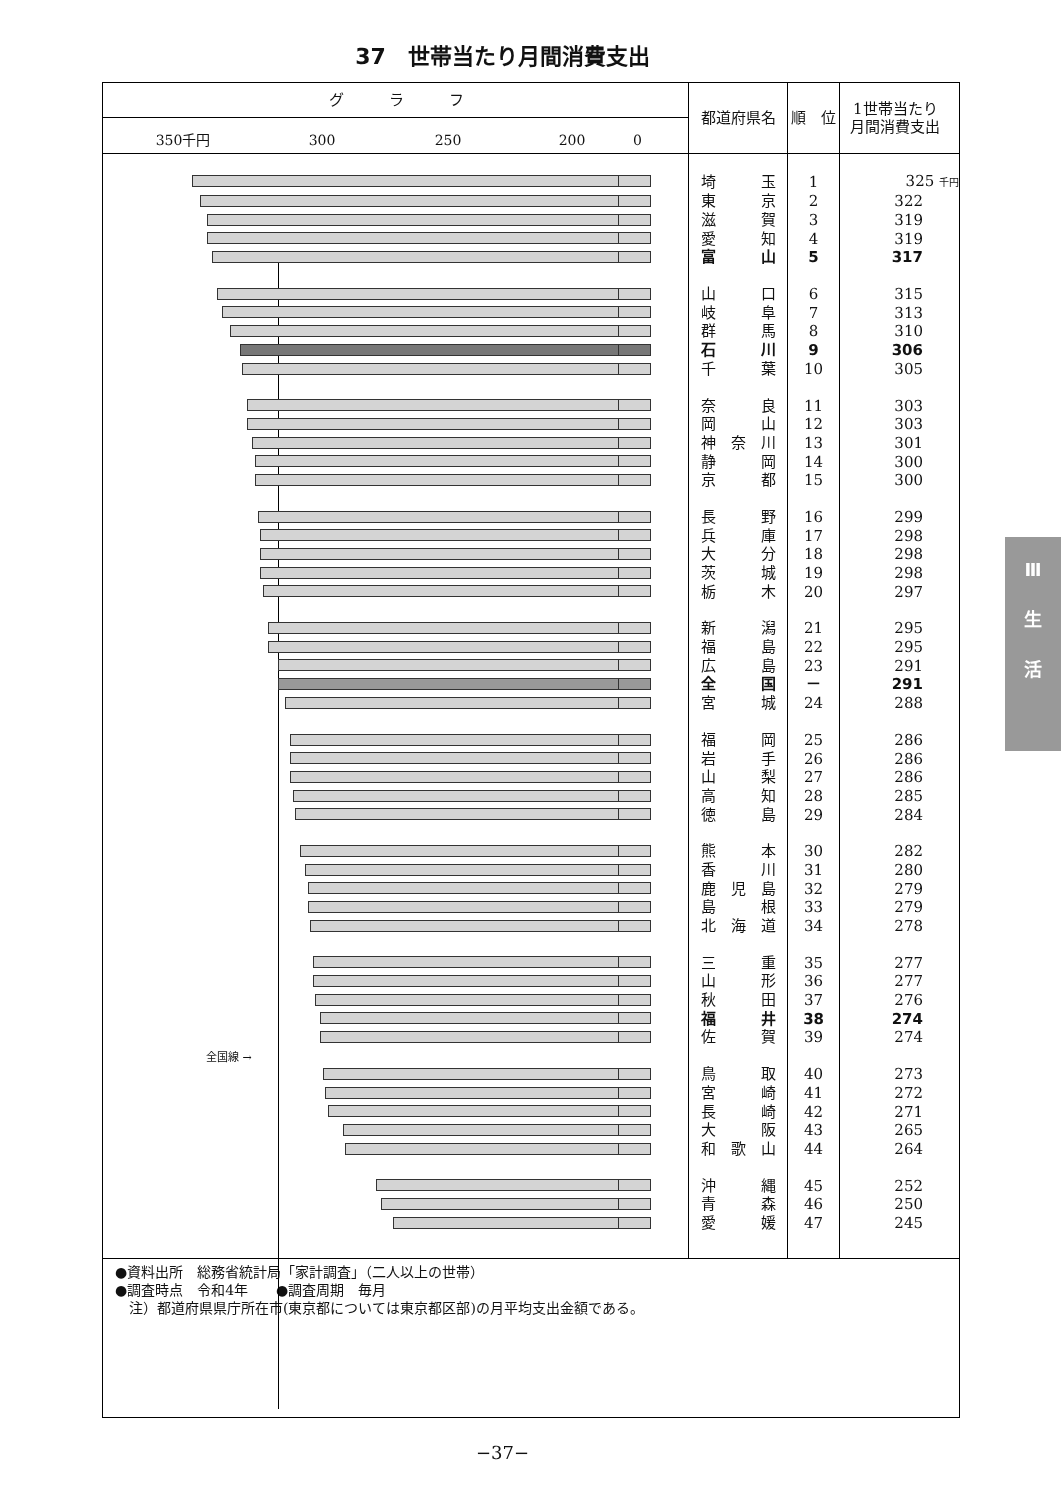37　世帯当たり月間消費支出
| グ ラ フ 350千円 300 250 200 0 | 都道府県名 | 順 位 | 1世帯当たり 月間消費支出 |
| --- | --- | --- | --- |
| | 埼 玉 | 1 | 325 千円 |
| | 東 京 | 2 | 322 |
| | 滋 賀 | 3 | 319 |
| | 愛 知 | 4 | 319 |
| | 富 山 | 5 | 317 |
| | 山 口 | 6 | 315 |
| | 岐 阜 | 7 | 313 |
| | 群 馬 | 8 | 310 |
| | 石 川 | 9 | 306 |
| | 千 葉 | 10 | 305 |
| | 奈 良 | 11 | 303 |
| | 岡 山 | 12 | 303 |
| | 神 奈 川 | 13 | 301 |
| | 静 岡 | 14 | 300 |
| | 京 都 | 15 | 300 |
| | 長 野 | 16 | 299 |
| | 兵 庫 | 17 | 298 |
| | 大 分 | 18 | 298 |
| | 茨 城 | 19 | 298 |
| | 栃 木 | 20 | 297 |
| | 新 潟 | 21 | 295 |
| | 福 島 | 22 | 295 |
| | 広 島 | 23 | 291 |
| | 全 国 | － | 291 |
| | 宮 城 | 24 | 288 |
| | 福 岡 | 25 | 286 |
| | 岩 手 | 26 | 286 |
| | 山 梨 | 27 | 286 |
| | 高 知 | 28 | 285 |
| | 徳 島 | 29 | 284 |
| | 熊 本 | 30 | 282 |
| | 香 川 | 31 | 280 |
| | 鹿 児 島 | 32 | 279 |
| | 島 根 | 33 | 279 |
| | 北 海 道 | 34 | 278 |
| | 三 重 | 35 | 277 |
| | 山 形 | 36 | 277 |
| | 秋 田 | 37 | 276 |
| | 福 井 | 38 | 274 |
| | 佐 賀 | 39 | 274 |
| 全国線 → | | | |
| | 鳥 取 | 40 | 273 |
| | 宮 崎 | 41 | 272 |
| | 長 崎 | 42 | 271 |
| | 大 阪 | 43 | 265 |
| | 和 歌 山 | 44 | 264 |
| | 沖 縄 | 45 | 252 |
| | 青 森 | 46 | 250 |
| | 愛 媛 | 47 | 245 |
| ●資料出所 総務省統計局「家計調査」（二人以上の世帯） ●調査時点 令和4年 ●調査周期 毎月 注）都道府県県庁所在市(東京都については東京都区部)の月平均支出金額である。 | | | |
−37−
Ⅲ
生
活